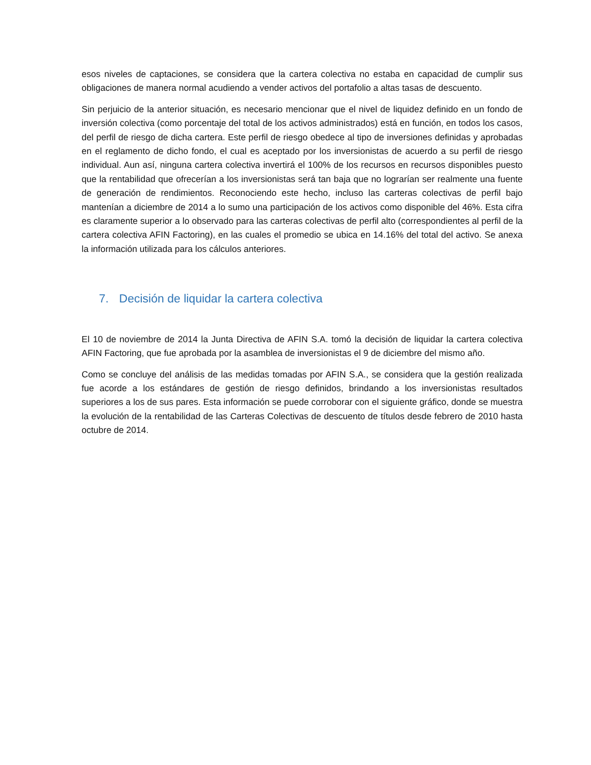esos niveles de captaciones, se considera que la cartera colectiva no estaba en capacidad de cumplir sus obligaciones de manera normal acudiendo a vender activos del portafolio a altas tasas de descuento.
Sin perjuicio de la anterior situación, es necesario mencionar que el nivel de liquidez definido en un fondo de inversión colectiva (como porcentaje del total de los activos administrados) está en función, en todos los casos, del perfil de riesgo de dicha cartera. Este perfil de riesgo obedece al tipo de inversiones definidas y aprobadas en el reglamento de dicho fondo, el cual es aceptado por los inversionistas de acuerdo a su perfil de riesgo individual. Aun así, ninguna cartera colectiva invertirá el 100% de los recursos en recursos disponibles puesto que la rentabilidad que ofrecerían a los inversionistas será tan baja que no lograrían ser realmente una fuente de generación de rendimientos. Reconociendo este hecho, incluso las carteras colectivas de perfil bajo mantenían a diciembre de 2014 a lo sumo una participación de los activos como disponible del 46%. Esta cifra es claramente superior a lo observado para las carteras colectivas de perfil alto (correspondientes al perfil de la cartera colectiva AFIN Factoring), en las cuales el promedio se ubica en 14.16% del total del activo. Se anexa la información utilizada para los cálculos anteriores.
7. Decisión de liquidar la cartera colectiva
El 10 de noviembre de 2014 la Junta Directiva de AFIN S.A. tomó la decisión de liquidar la cartera colectiva AFIN Factoring, que fue aprobada por la asamblea de inversionistas el 9 de diciembre del mismo año.
Como se concluye del análisis de las medidas tomadas por AFIN S.A., se considera que la gestión realizada fue acorde a los estándares de gestión de riesgo definidos, brindando a los inversionistas resultados superiores a los de sus pares. Esta información se puede corroborar con el siguiente gráfico, donde se muestra la evolución de la rentabilidad de las Carteras Colectivas de descuento de títulos desde febrero de 2010 hasta octubre de 2014.